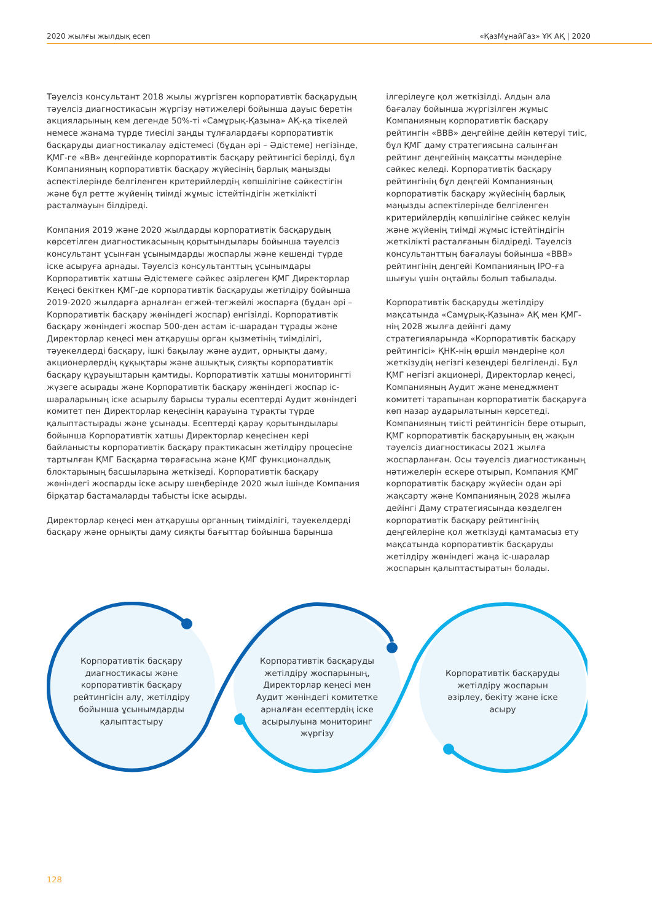2020 жылғы жылдық есеп «ҚазМұнайГаз» ҰК АҚ | 2020
Тәуелсіз консультант 2018 жылы жүргізген корпоративтік басқарудың тәуелсіз диагностикасын жүргізу нәтижелері бойынша дауыс беретін акцияларының кем дегенде 50%-ті «Самұрық-Қазына» АҚ-қа тікелей немесе жанама түрде тиесілі заңды тұлғалардағы корпоративтік басқаруды диагностикалау әдістемесі (бұдан әрі – Әдістеме) негізінде, ҚМГ-ге «ВВ» деңгейінде корпоративтік басқару рейтингісі берілді, бұл Компанияның корпоративтік басқару жүйесінің барлық маңызды аспектілерінде белгіленген критерийлердің көпшілігіне сәйкестігін және бұл ретте жүйенің тиімді жұмыс істейтіндігін жеткілікті расталмауын білдіреді.
Компания 2019 және 2020 жылдарды корпоративтік басқарудың көрсетілген диагностикасының қорытындылары бойынша тәуелсіз консультант ұсынған ұсынымдарды жоспарлы және кешенді түрде іске асыруға арнады. Тәуелсіз консультанттың ұсынымдары Корпоративтік хатшы Әдістемеге сәйкес әзірлеген ҚМГ Директорлар Кеңесі бекіткен ҚМГ-де корпоративтік басқаруды жетілдіру бойынша 2019-2020 жылдарға арналған егжей-тегжейлі жоспарға (бұдан әрі – Корпоративтік басқару жөніндегі жоспар) енгізілді. Корпоративтік басқару жөніндегі жоспар 500-ден астам іс-шарадан тұрады және Директорлар кеңесі мен атқарушы орган қызметінің тиімділігі, тәуекелдерді басқару, ішкі бақылау және аудит, орнықты даму, акционерлердің құқықтары және ашықтық сияқты корпоративтік басқару құрауыштарын қамтиды. Корпоративтік хатшы мониторингті жүзеге асырады және Корпоративтік басқару жөніндегі жоспар іс-шараларының іске асырылу барысы туралы есептерді Аудит жөніндегі комитет пен Директорлар кеңесінің қарауына тұрақты түрде қалыптастырады және ұсынады. Есептерді қарау қорытындылары бойынша Корпоративтік хатшы Директорлар кеңесінен кері байланысты корпоративтік басқару практикасын жетілдіру процесіне тартылған ҚМГ Басқарма төрағасына және ҚМГ функционалдық блоктарының басшыларына жеткізеді. Корпоративтік басқару жөніндегі жоспарды іске асыру шеңберінде 2020 жыл ішінде Компания бірқатар бастамаларды табысты іске асырды.
Директорлар кеңесі мен атқарушы органның тиімділігі, тәуекелдерді басқару және орнықты даму сияқты бағыттар бойынша барынша
ілгерілеуге қол жеткізілді. Алдын ала бағалау бойынша жүргізілген жұмыс Компанияның корпоративтік басқару рейтингін «ВВВ» деңгейіне дейін көтеруі тиіс, бұл ҚМГ даму стратегиясына салынған рейтинг деңгейінің мақсатты мәндеріне сәйкес келеді. Корпоративтік басқару рейтингінің бұл деңгейі Компанияның корпоративтік басқару жүйесінің барлық маңызды аспектілерінде белгіленген критерийлердің көпшілігіне сәйкес келуін және жүйенің тиімді жұмыс істейтіндігін жеткілікті расталғанын білдіреді. Тәуелсіз консультанттың бағалауы бойынша «ВВВ» рейтингінің деңгейі Компанияның IPO-ға шығуы үшін оңтайлы болып табылады.
Корпоративтік басқаруды жетілдіру мақсатында «Самұрық-Қазына» АҚ мен ҚМГ-нің 2028 жылға дейінгі даму стратегияларында «Корпоративтік басқару рейтингісі» ҚНК-нің өршіл мәндеріне қол жеткізудің негізгі кезеңдері белгіленді. Бұл ҚМГ негізгі акционері, Директорлар кеңесі, Компанияның Аудит және менеджмент комитеті тарапынан корпоративтік басқаруға көп назар аударылатынын көрсетеді. Компанияның тиісті рейтингісін бере отырып, ҚМГ корпоративтік басқаруының ең жақын тәуелсіз диагностикасы 2021 жылға жоспарланған. Осы тәуелсіз диагностиканың нәтижелерін ескере отырып, Компания ҚМГ корпоративтік басқару жүйесін одан әрі жақсарту және Компанияның 2028 жылға дейінгі Даму стратегиясында көзделген корпоративтік басқару рейтингінің деңгейлеріне қол жеткізуді қамтамасыз ету мақсатында корпоративтік басқаруды жетілдіру жөніндегі жаңа іс-шаралар жоспарын қалыптастыратын болады.
Корпоративтік басқару диагностикасы және корпоративтік басқару рейтингісін алу, жетілдіру бойынша ұсынымдарды қалыптастыру
Корпоративтік басқаруды жетілдіру жоспарының, Директорлар кеңесі мен Аудит жөніндегі комитетке арналған есептердің іске асырылуына мониторинг жүргізу
Корпоративтік басқаруды жетілдіру жоспарын әзірлеу, бекіту және іске асыру
128